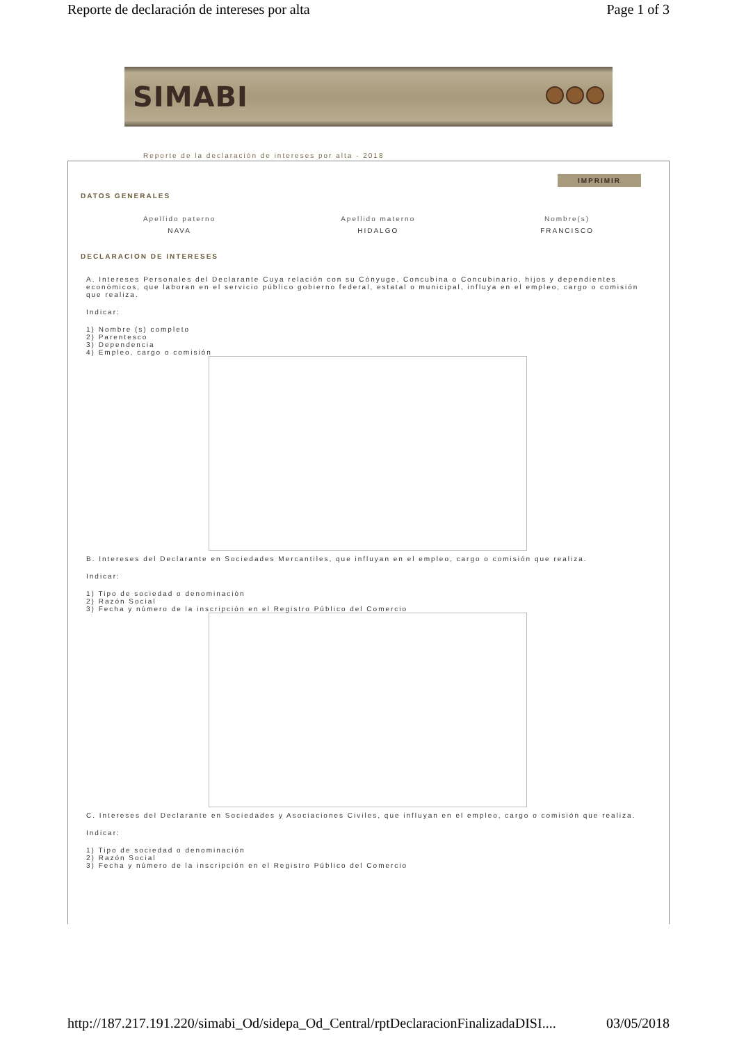Reporte de declaración de intereses por alta Page 1 of 3
SIMABI
Reporte de la declaración de intereses por alta - 2018
IMPRIMIR
DATOS GENERALES
Apellido paterno
NAVA
Apellido materno
HIDALGO
Nombre(s)
FRANCISCO
DECLARACION DE INTERESES
A. Intereses Personales del Declarante Cuya relación con su Cónyuge, Concubina o Concubinario, hijos y dependientes económicos, que laboran en el servicio público gobierno federal, estatal o municipal, influya en el empleo, cargo o comisión que realiza.
Indicar:
1) Nombre (s) completo
2) Parentesco
3) Dependencia
4) Empleo, cargo o comisión
B. Intereses del Declarante en Sociedades Mercantiles, que influyan en el empleo, cargo o comisión que realiza.
Indicar:
1) Tipo de sociedad o denominación
2) Razón Social
3) Fecha y número de la inscripción en el Registro Público del Comercio
C. Intereses del Declarante en Sociedades y Asociaciones Civiles, que influyan en el empleo, cargo o comisión que realiza.
Indicar:
1) Tipo de sociedad o denominación
2) Razón Social
3) Fecha y número de la inscripción en el Registro Público del Comercio
http://187.217.191.220/simabi_Od/sidepa_Od_Central/rptDeclaracionFinalizadaDISI.... 03/05/2018